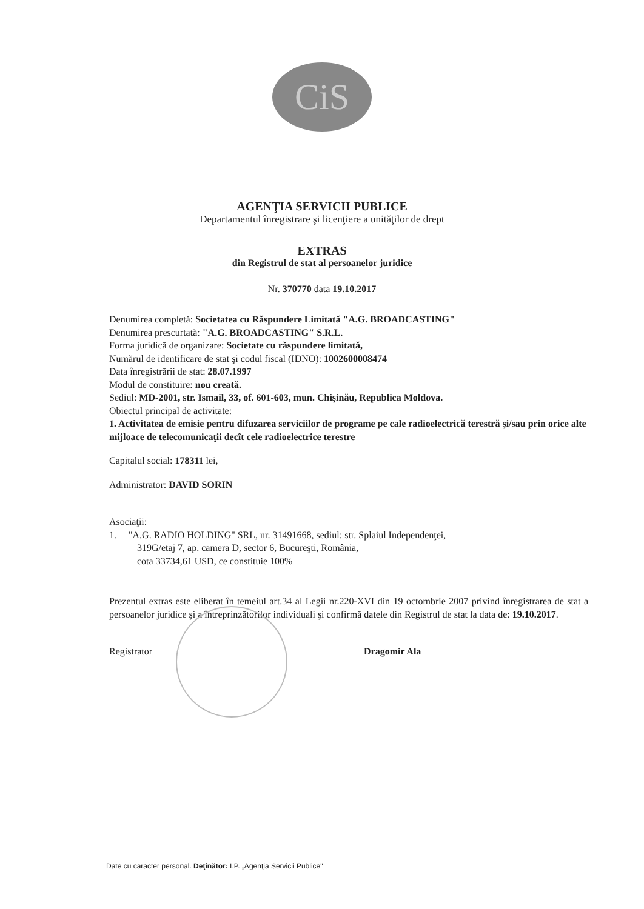CiS
AGENŢIA SERVICII PUBLICE
Departamentul înregistrare şi licenţiere a unităţilor de drept
EXTRAS
din Registrul de stat al persoanelor juridice
Nr. 370770 data 19.10.2017
Denumirea completă: Societatea cu Răspundere Limitată "A.G. BROADCASTING"
Denumirea prescurtată: "A.G. BROADCASTING" S.R.L.
Forma juridică de organizare: Societate cu răspundere limitată,
Numărul de identificare de stat şi codul fiscal (IDNO): 1002600008474
Data înregistrării de stat: 28.07.1997
Modul de constituire: nou creată.
Sediul: MD-2001, str. Ismail, 33, of. 601-603, mun. Chişinău, Republica Moldova.
Obiectul principal de activitate:
1. Activitatea de emisie pentru difuzarea serviciilor de programe pe cale radioelectrică terestră şi/sau prin orice alte mijloace de telecomunicaţii decît cele radioelectrice terestre
Capitalul social: 178311 lei,
Administrator: DAVID SORIN
Asociaţii:
1. "A.G. RADIO HOLDING" SRL, nr. 31491668, sediul: str. Splaiul Independenţei,
319G/etaj 7, ap. camera D, sector 6, Bucureşti, România,
cota 33734,61 USD, ce constituie 100%
Prezentul extras este eliberat în temeiul art.34 al Legii nr.220-XVI din 19 octombrie 2007 privind înregistrarea de stat a persoanelor juridice şi a întreprinzătorilor individuali şi confirmă datele din Registrul de stat la data de: 19.10.2017.
Registrator Dragomir Ala
Date cu caracter personal. Deţinător: I.P. „Agenţia Servicii Publice"